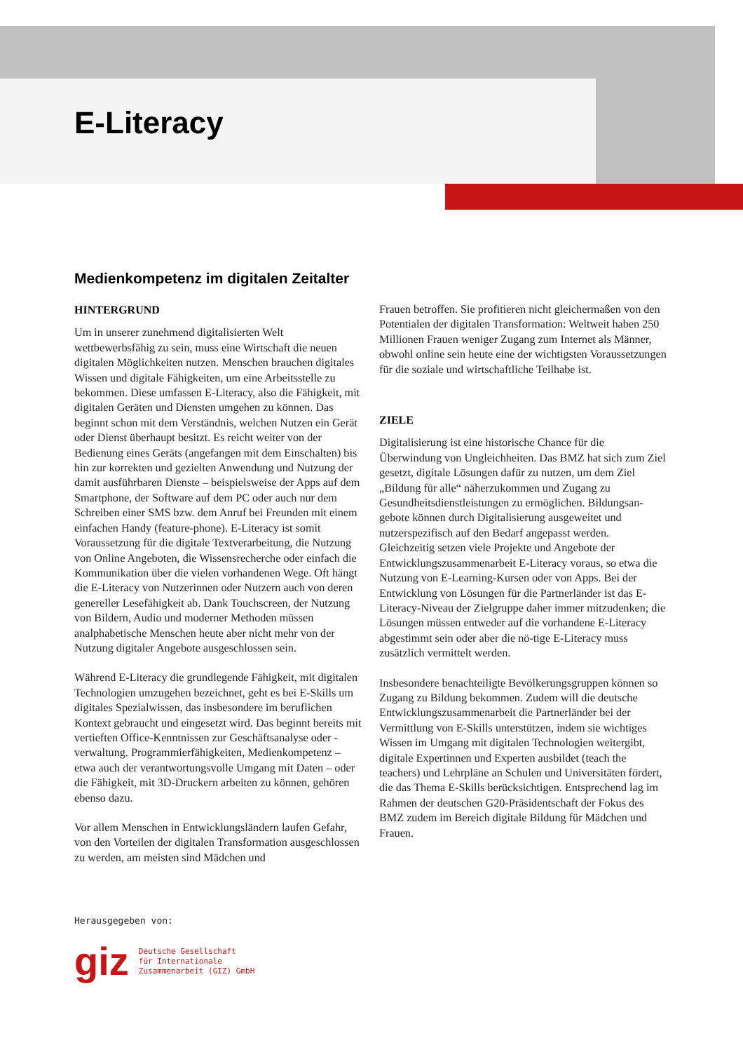E-Literacy
Medienkompetenz im digitalen Zeitalter
HINTERGRUND
Um in unserer zunehmend digitalisierten Welt wettbewerbsfähig zu sein, muss eine Wirtschaft die neuen digitalen Möglichkeiten nutzen. Menschen brauchen digitales Wissen und digitale Fähigkeiten, um eine Arbeitsstelle zu bekommen. Diese umfassen E-Literacy, also die Fähigkeit, mit digitalen Geräten und Diensten umgehen zu können. Das beginnt schon mit dem Verständnis, welchen Nutzen ein Gerät oder Dienst überhaupt besitzt. Es reicht weiter von der Bedienung eines Geräts (angefangen mit dem Einschalten) bis hin zur korrekten und gezielten Anwendung und Nutzung der damit ausführbaren Dienste – beispielsweise der Apps auf dem Smartphone, der Software auf dem PC oder auch nur dem Schreiben einer SMS bzw. dem Anruf bei Freunden mit einem einfachen Handy (feature-phone). E-Literacy ist somit Voraussetzung für die digitale Textverarbeitung, die Nutzung von Online Angeboten, die Wissensrecherche oder einfach die Kommunikation über die vielen vorhandenen Wege. Oft hängt die E-Literacy von Nutzerinnen oder Nutzern auch von deren genereller Lesefähigkeit ab. Dank Touchscreen, der Nutzung von Bildern, Audio und moderner Methoden müssen analphabetische Menschen heute aber nicht mehr von der Nutzung digitaler Angebote ausgeschlossen sein.
Während E-Literacy die grundlegende Fähigkeit, mit digitalen Technologien umzugehen bezeichnet, geht es bei E-Skills um digitales Spezialwissen, das insbesondere im beruflichen Kontext gebraucht und eingesetzt wird. Das beginnt bereits mit vertieften Office-Kenntnissen zur Geschäftsanalyse oder -verwaltung. Programmierfähigkeiten, Medienkompetenz – etwa auch der verantwortungsvolle Umgang mit Daten – oder die Fähigkeit, mit 3D-Druckern arbeiten zu können, gehören ebenso dazu.
Vor allem Menschen in Entwicklungsländern laufen Gefahr, von den Vorteilen der digitalen Transformation ausgeschlossen zu werden, am meisten sind Mädchen und
Frauen betroffen. Sie profitieren nicht gleichermaßen von den Potentialen der digitalen Transformation: Weltweit haben 250 Millionen Frauen weniger Zugang zum Internet als Männer, obwohl online sein heute eine der wichtigsten Voraussetzungen für die soziale und wirtschaftliche Teilhabe ist.
ZIELE
Digitalisierung ist eine historische Chance für die Überwindung von Ungleichheiten. Das BMZ hat sich zum Ziel gesetzt, digitale Lösungen dafür zu nutzen, um dem Ziel „Bildung für alle“ näherzukommen und Zugang zu Gesundheitsdienstleistungen zu ermöglichen. Bildungsan-gebote können durch Digitalisierung ausgeweitet und nutzerspezifisch auf den Bedarf angepasst werden. Gleichzeitig setzen viele Projekte und Angebote der Entwicklungszusammenarbeit E-Literacy voraus, so etwa die Nutzung von E-Learning-Kursen oder von Apps. Bei der Entwicklung von Lösungen für die Partnerländer ist das E-Literacy-Niveau der Zielgruppe daher immer mitzudenken; die Lösungen müssen entweder auf die vorhandene E-Literacy abgestimmt sein oder aber die nö-tige E-Literacy muss zusätzlich vermittelt werden.
Insbesondere benachteiligte Bevölkerungsgruppen können so Zugang zu Bildung bekommen. Zudem will die deutsche Entwicklungszusammenarbeit die Partnerländer bei der Vermittlung von E-Skills unterstützen, indem sie wichtiges Wissen im Umgang mit digitalen Technologien weitergibt, digitale Expertinnen und Experten ausbildet (teach the teachers) und Lehrpläne an Schulen und Universitäten fördert, die das Thema E-Skills berücksichtigen. Entsprechend lag im Rahmen der deutschen G20-Präsidentschaft der Fokus des BMZ zudem im Bereich digitale Bildung für Mädchen und Frauen.
Herausgegeben von:
giz Deutsche Gesellschaft
für Internationale
Zusammenarbeit (GIZ) GmbH